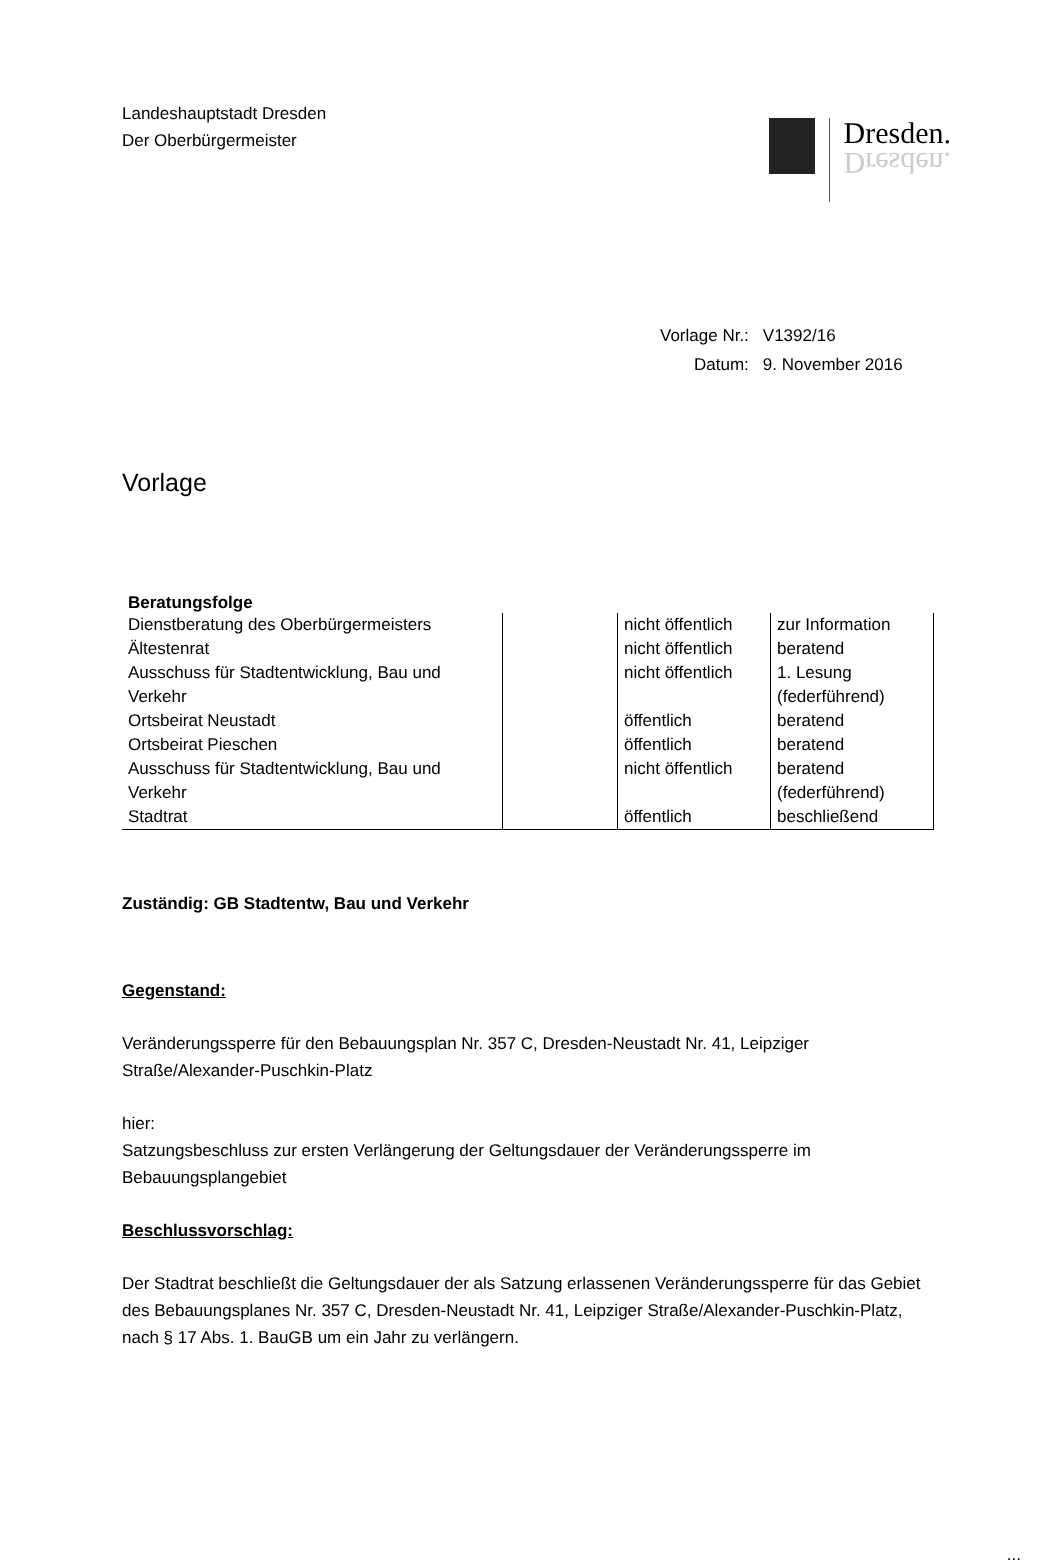Landeshauptstadt Dresden
Der Oberbürgermeister
Dresden.
Dresden.
| Vorlage Nr.: | V1392/16 |
| Datum: | 9. November 2016 |
Vorlage
Beratungsfolge
| Dienstberatung des Oberbürgermeisters | | nicht öffentlich | zur Information |
| Ältestenrat | | nicht öffentlich | beratend |
| Ausschuss für Stadtentwicklung, Bau und Verkehr | | nicht öffentlich | 1. Lesung (federführend) |
| Ortsbeirat Neustadt | | öffentlich | beratend |
| Ortsbeirat Pieschen | | öffentlich | beratend |
| Ausschuss für Stadtentwicklung, Bau und Verkehr | | nicht öffentlich | beratend (federführend) |
| Stadtrat | | öffentlich | beschließend |
Zuständig: GB Stadtentw, Bau und Verkehr
Gegenstand:
Veränderungssperre für den Bebauungsplan Nr. 357 C, Dresden-Neustadt Nr. 41, Leipziger Straße/Alexander-Puschkin-Platz
hier:
Satzungsbeschluss zur ersten Verlängerung der Geltungsdauer der Veränderungssperre im Bebauungsplangebiet
Beschlussvorschlag:
Der Stadtrat beschließt die Geltungsdauer der als Satzung erlassenen Veränderungssperre für das Gebiet des Bebauungsplanes Nr. 357 C, Dresden-Neustadt Nr. 41, Leipziger Straße/Alexander-Puschkin-Platz, nach § 17 Abs. 1. BauGB um ein Jahr zu verlängern.
...